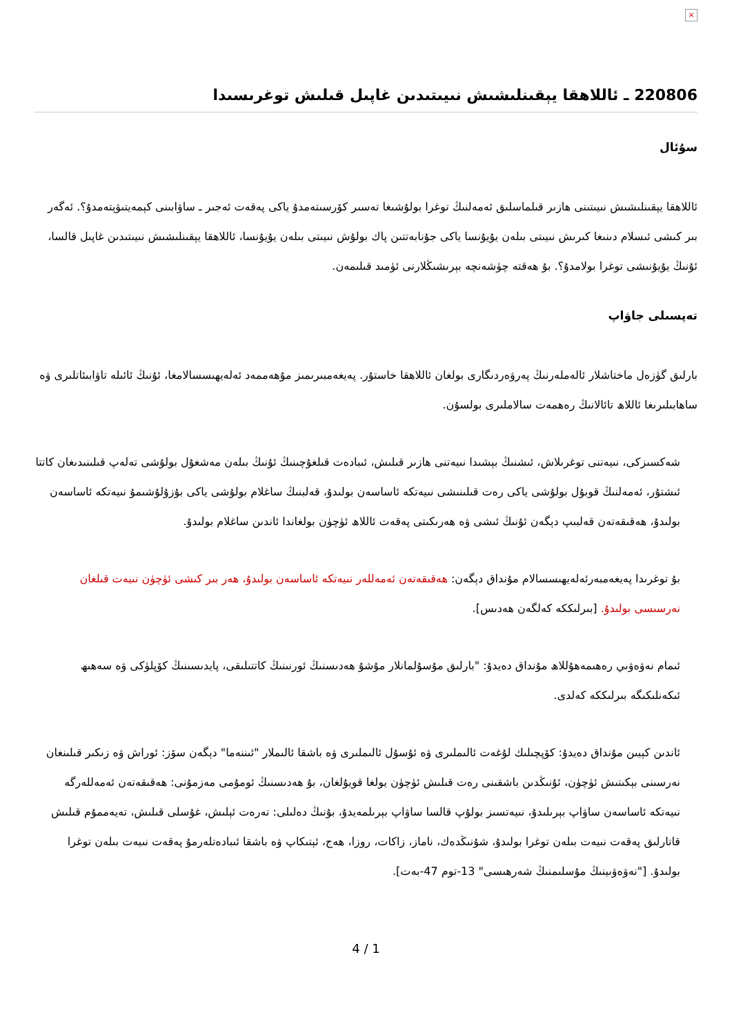×
220806 ـ ئاللاھقا يېقىنلىشىش نىيىتىدىن غاپىل قىلىش توغرىسىدا
سۇئال
ئاللاھقا يېقىنلىشىش نىيىتىنى ھازىر قىلماسلىق ئەمەلنىڭ توغرا بولۇشىغا تەسىر كۆرسىتەمدۇ ياكى پەقەت ئەجىر ـ ساۋابىنى كېمەيتىۋېتەمدۇ؟. ئەگەر بىر كىشى ئىسلام دىنىغا كىرىش نىيىتى بىلەن يۇيۇنسا ياكى جۇنابەتتىن پاك بولۇش نىيىتى بىلەن يۇيۇنسا، ئاللاھقا يېقىنلىشىش نىيىتىدىن غاپىل قالسا، ئۇنىڭ يۇيۇنىشى توغرا بولامدۇ؟. بۇ ھەقتە چۈشەنچە بېرىشىڭلارنى ئۈمىد قىلىمەن.
تەپسىلى جاۋاپ
بارلىق گۈزەل ماختاشلار ئالەملەرنىڭ پەرۋەردىگارى بولغان ئاللاھقا خاستۇر. پەيغەمبىرىمىز مۇھەممەد ئەلەيھىسسالامغا، ئۇنىڭ ئائىلە تاۋابىئاتلىرى ۋە ساھابىلىرىغا ئاللاھ تائالانىڭ رەھمەت سالاملىرى بولسۇن.
شەكسىزكى، نىيەتنى توغرىلاش، ئىشنىڭ بېشىدا نىيەتنى ھازىر قىلىش، ئىبادەت قىلغۇچىنىڭ ئۇنىڭ بىلەن مەشغۇل بولۇشى تەلەپ قىلىنىدىغان كاتتا ئىشتۇر، ئەمەلنىڭ قوبۇل بولۇشى ياكى رەت قىلىنىشى نىيەتكە ئاساسەن بولىدۇ، قەلبنىڭ ساغلام بولۇشى ياكى بۇزۇلۇشىمۇ نىيەتكە ئاساسەن بولىدۇ، ھەقىقەتەن قەلبىپ دېگەن ئۇنىڭ ئىشى ۋە ھەرىكىتى پەقەت ئاللاھ ئۈچۈن بولغاندا ئاندىن ساغلام بولىدۇ.
بۇ توغرىدا پەيغەمبەرئەلەيھىسسالام مۇنداق دېگەن: ھەقىقەتەن ئەمەللەر نىيەتكە ئاساسەن بولىدۇ، ھەر بىر كىشى ئۈچۈن نىيەت قىلغان نەرسىسى بولىدۇ. [بىرلىككە كەلگەن ھەدىس].
ئىمام نەۋەۋىي رەھىمەھۇللاھ مۇنداق دەيدۇ: "بارلىق مۇسۇلمانلار مۇشۇ ھەدىسنىڭ ئورنىنىڭ كاتتىلىقى، پايدىسىنىڭ كۆپلۈكى ۋە سەھىھ ئىكەنلىكىگە بىرلىككە كەلدى.
ئاندىن كېيىن مۇنداق دەيدۇ: كۆپچىلىك لۇغەت ئالىملىرى ۋە ئۇسۇل ئالىملىرى ۋە باشقا ئالىملار "ئىننەما" دېگەن سۆز: ئوراش ۋە زىكىر قىلىنغان نەرسىنى بېكىتىش ئۈچۈن، ئۇنىڭدىن باشقىنى رەت قىلىش ئۈچۈن يولغا قويۇلغان، بۇ ھەدىسنىڭ ئومۇمى مەزمۇنى: ھەقىقەتەن ئەمەللەرگە نىيەتكە ئاساسەن ساۋاپ بېرىلىدۇ، نىيەتسىز بولۇپ قالسا ساۋاپ بېرىلمەيدۇ، بۇنىڭ دەلىلى: تەرەت ئېلىش، غۇسلى قىلىش، تەيەممۇم قىلىش قاتارلىق پەقەت نىيەت بىلەن توغرا بولىدۇ، شۇنىڭدەك، ناماز، زاكات، روزا، ھەج، ئېتىكاپ ۋە باشقا ئىبادەتلەرمۇ پەقەت نىيەت بىلەن توغرا بولىدۇ. ["نەۋەۋىينىڭ مۇسلىمنىڭ شەرھىسى" 13-توم 47-بەت].
4 / 1